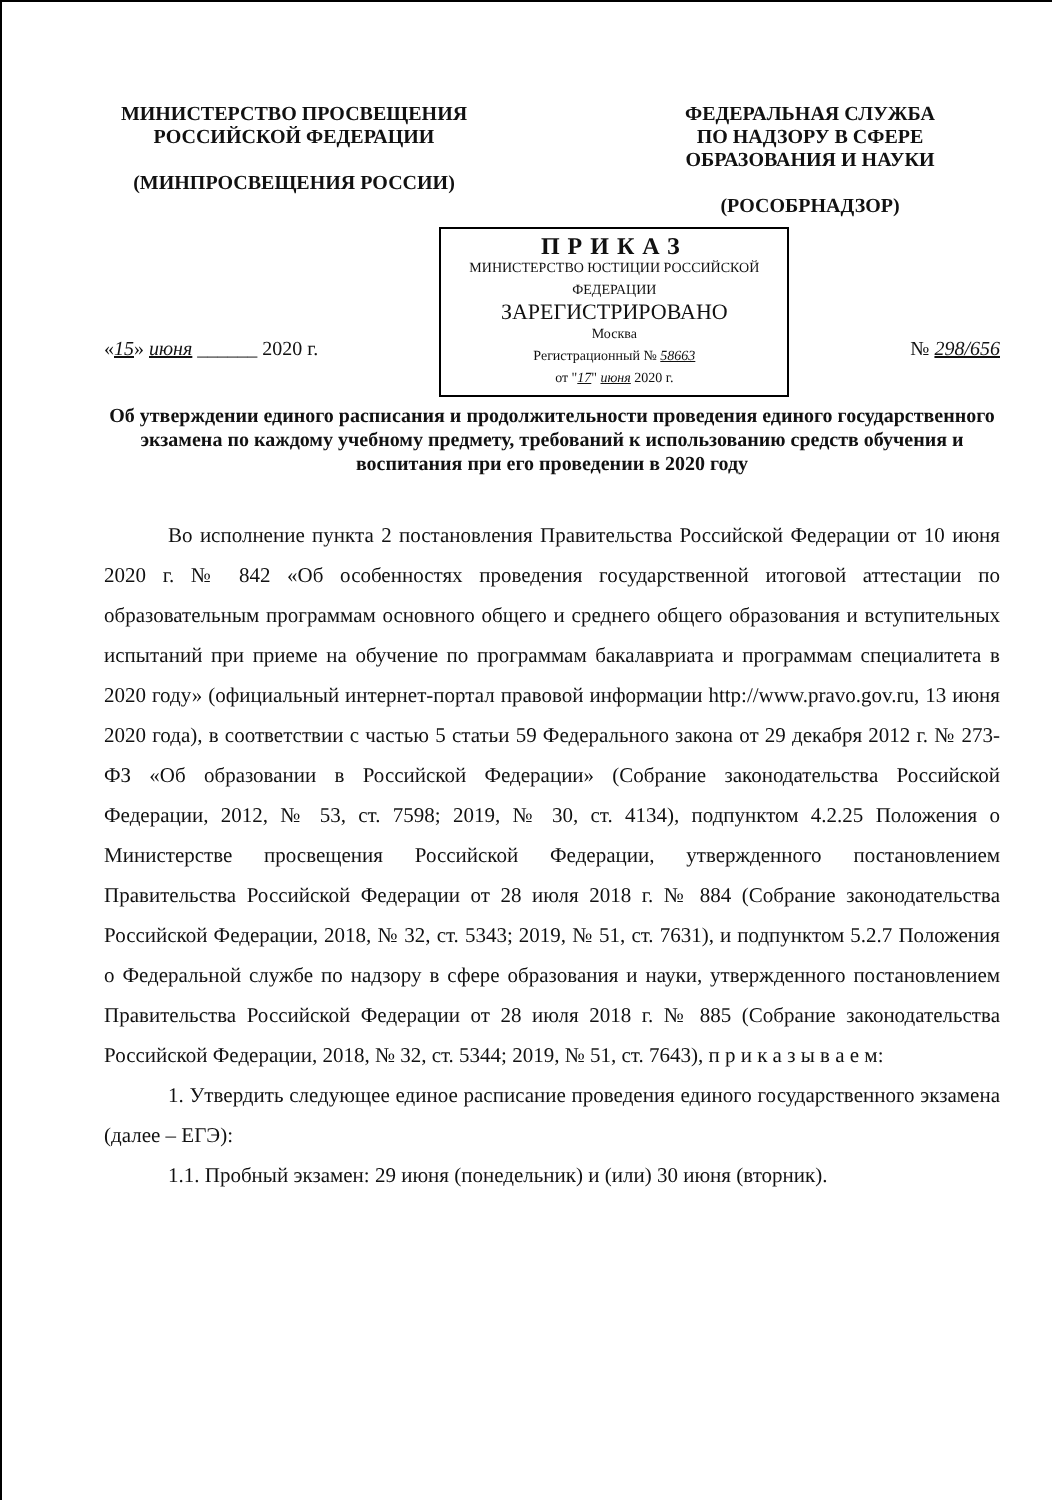МИНИСТЕРСТВО ПРОСВЕЩЕНИЯ
РОССИЙСКОЙ ФЕДЕРАЦИИ
(МИНПРОСВЕЩЕНИЯ РОССИИ)
ФЕДЕРАЛЬНАЯ СЛУЖБА
ПО НАДЗОРУ В СФЕРЕ
ОБРАЗОВАНИЯ И НАУКИ
(РОСОБРНАДЗОР)
«15» июня ______ 2020 г.
ПРИКАЗ
МИНИСТЕРСТВО ЮСТИЦИИ РОССИЙСКОЙ ФЕДЕРАЦИИ
ЗАРЕГИСТРИРОВАНО
Москва
Регистрационный № 58663
от "17" июня 2020 г.
№ 298/656
Об утверждении единого расписания и продолжительности проведения единого государственного экзамена по каждому учебному предмету, требований к использованию средств обучения и воспитания при его проведении в 2020 году
Во исполнение пункта 2 постановления Правительства Российской Федерации от 10 июня 2020 г. № 842 «Об особенностях проведения государственной итоговой аттестации по образовательным программам основного общего и среднего общего образования и вступительных испытаний при приеме на обучение по программам бакалавриата и программам специалитета в 2020 году» (официальный интернет-портал правовой информации http://www.pravo.gov.ru, 13 июня 2020 года), в соответствии с частью 5 статьи 59 Федерального закона от 29 декабря 2012 г. № 273-ФЗ «Об образовании в Российской Федерации» (Собрание законодательства Российской Федерации, 2012, № 53, ст. 7598; 2019, № 30, ст. 4134), подпунктом 4.2.25 Положения о Министерстве просвещения Российской Федерации, утвержденного постановлением Правительства Российской Федерации от 28 июля 2018 г. № 884 (Собрание законодательства Российской Федерации, 2018, № 32, ст. 5343; 2019, № 51, ст. 7631), и подпунктом 5.2.7 Положения о Федеральной службе по надзору в сфере образования и науки, утвержденного постановлением Правительства Российской Федерации от 28 июля 2018 г. № 885 (Собрание законодательства Российской Федерации, 2018, № 32, ст. 5344; 2019, № 51, ст. 7643), п р и к а з ы в а е м:
1. Утвердить следующее единое расписание проведения единого государственного экзамена (далее – ЕГЭ):
1.1. Пробный экзамен: 29 июня (понедельник) и (или) 30 июня (вторник).